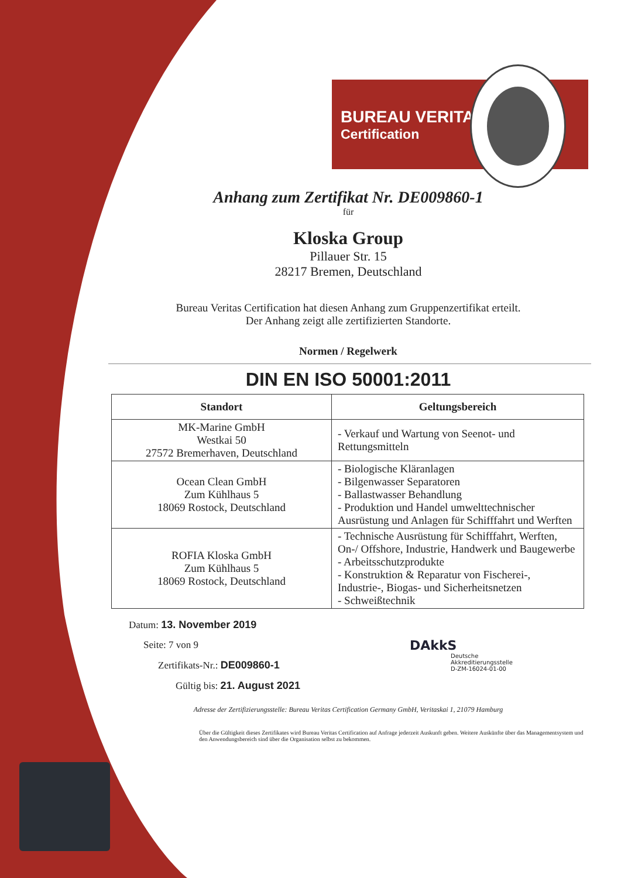BUREAU VERITAS
Certification
Anhang zum Zertifikat Nr. DE009860-1
für
Kloska Group
Pillauer Str. 15
28217 Bremen, Deutschland
Bureau Veritas Certification hat diesen Anhang zum Gruppenzertifikat erteilt.
Der Anhang zeigt alle zertifizierten Standorte.
Normen / Regelwerk
DIN EN ISO 50001:2011
| Standort | Geltungsbereich |
| --- | --- |
| MK-Marine GmbH Westkai 50 27572 Bremerhaven, Deutschland | - Verkauf und Wartung von Seenot- und Rettungsmitteln |
| Ocean Clean GmbH Zum Kühlhaus 5 18069 Rostock, Deutschland | - Biologische Kläranlagen - Bilgenwasser Separatoren - Ballastwasser Behandlung - Produktion und Handel umwelttechnischer Ausrüstung und Anlagen für Schifffahrt und Werften |
| ROFIA Kloska GmbH Zum Kühlhaus 5 18069 Rostock, Deutschland | - Technische Ausrüstung für Schifffahrt, Werften, On-/ Offshore, Industrie, Handwerk und Baugewerbe - Arbeitsschutzprodukte - Konstruktion & Reparatur von Fischerei-, Industrie-, Biogas- und Sicherheitsnetzen - Schweißtechnik |
Datum: 13. November 2019
Seite: 7 von 9
Zertifikats-Nr.: DE009860-1
Gültig bis: 21. August 2021
DAkkS
Deutsche
Akkreditierungsstelle
D-ZM-16024-01-00
Adresse der Zertifizierungsstelle: Bureau Veritas Certification Germany GmbH, Veritaskai 1, 21079 Hamburg
Über die Gültigkeit dieses Zertifikates wird Bureau Veritas Certification auf Anfrage jederzeit Auskunft geben. Weitere Auskünfte über das Managementsystem und den Anwendungsbereich sind über die Organisation selbst zu bekommen.